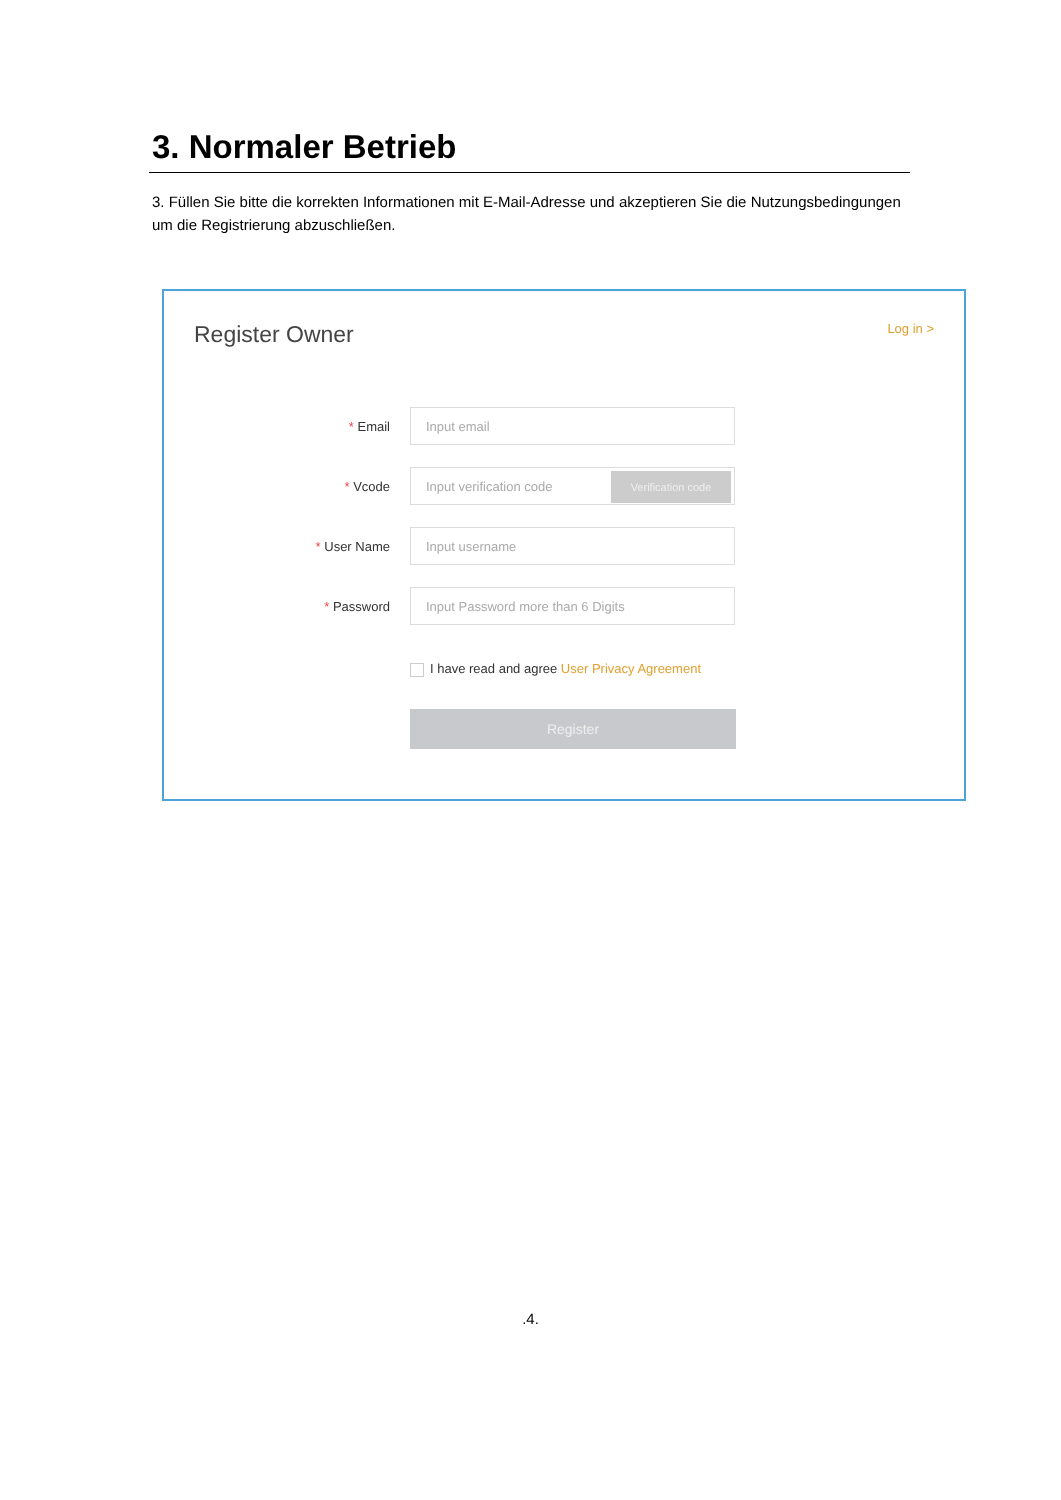3. Normaler Betrieb
3. Füllen Sie bitte die korrekten Informationen mit E-Mail-Adresse und akzeptieren Sie die Nutzungsbedingungen um die Registrierung abzuschließen.
Register Owner Log in >
* Email
Input email
* Vcode
Input verification code
Verification code
* User Name
Input username
* Password
Input Password more than 6 Digits
I have read and agree User Privacy Agreement
Register
.4.